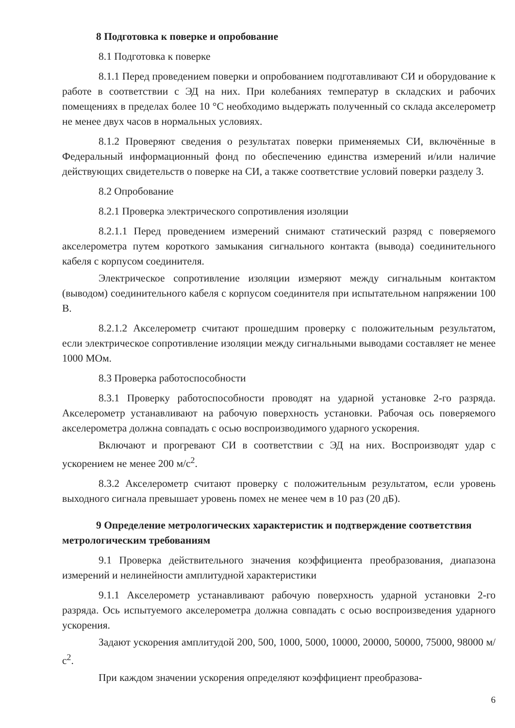8 Подготовка к поверке и опробование
8.1 Подготовка к поверке
8.1.1 Перед проведением поверки и опробованием подготавливают СИ и оборудование к работе в соответствии с ЭД на них. При колебаниях температур в складских и рабочих помещениях в пределах более 10 °С необходимо выдержать полученный со склада акселерометр не менее двух часов в нормальных условиях.
8.1.2 Проверяют сведения о результатах поверки применяемых СИ, включённые в Федеральный информационный фонд по обеспечению единства измерений и/или наличие действующих свидетельств о поверке на СИ, а также соответствие условий поверки разделу 3.
8.2 Опробование
8.2.1 Проверка электрического сопротивления изоляции
8.2.1.1 Перед проведением измерений снимают статический разряд с поверяемого акселерометра путем короткого замыкания сигнального контакта (вывода) соединительного кабеля с корпусом соединителя.
Электрическое сопротивление изоляции измеряют между сигнальным контактом (выводом) соединительного кабеля с корпусом соединителя при испытательном напряжении 100 В.
8.2.1.2 Акселерометр считают прошедшим проверку с положительным результатом, если электрическое сопротивление изоляции между сигнальными выводами составляет не менее 1000 МОм.
8.3 Проверка работоспособности
8.3.1 Проверку работоспособности проводят на ударной установке 2-го разряда. Акселерометр устанавливают на рабочую поверхность установки. Рабочая ось поверяемого акселерометра должна совпадать с осью воспроизводимого ударного ускорения.
Включают и прогревают СИ в соответствии с ЭД на них. Воспроизводят удар с ускорением не менее 200 м/с<sup>2</sup>.
8.3.2 Акселерометр считают проверку с положительным результатом, если уровень выходного сигнала превышает уровень помех не менее чем в 10 раз (20 дБ).
9 Определение метрологических характеристик и подтверждение соответствия метрологическим требованиям
9.1 Проверка действительного значения коэффициента преобразования, диапазона измерений и нелинейности амплитудной характеристики
9.1.1 Акселерометр устанавливают рабочую поверхность ударной установки 2-го разряда. Ось испытуемого акселерометра должна совпадать с осью воспроизведения ударного ускорения.
Задают ускорения амплитудой 200, 500, 1000, 5000, 10000, 20000, 50000, 75000, 98000 м/с<sup>2</sup>.
При каждом значении ускорения определяют коэффициент преобразова-
6